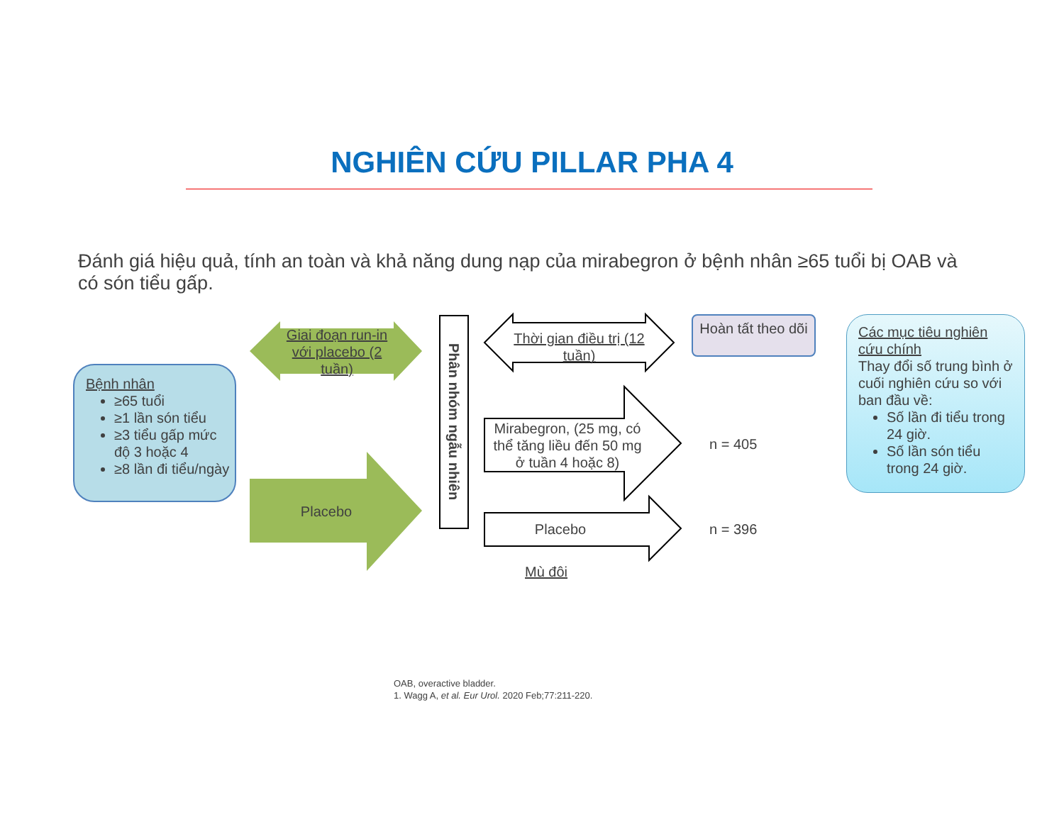NGHIÊN CỨU PILLAR PHA 4
Đánh giá hiệu quả, tính an toàn và khả năng dung nạp của mirabegron ở bệnh nhân ≥65 tuổi bị OAB và có són tiểu gấp.
Bệnh nhân
≥65 tuổi
≥1 lần són tiểu
≥3 tiểu gấp mức độ 3 hoặc 4
≥8 lần đi tiểu/ngày
Giai đoạn run-in với placebo (2 tuần)
Placebo
Phân nhóm ngẫu nhiên
Thời gian điều trị (12 tuần)
Hoàn tất theo dõi
Mirabegron, (25 mg, có thể tăng liều đến 50 mg ở tuần 4 hoặc 8)
Placebo
n = 405
n = 396
Mù đôi
Các mục tiêu nghiên cứu chính
Thay đổi số trung bình ở cuối nghiên cứu so với ban đầu về:
Số lần đi tiểu trong 24 giờ.
Số lần són tiểu trong 24 giờ.
OAB, overactive bladder.
1. Wagg A, et al. Eur Urol. 2020 Feb;77:211-220.